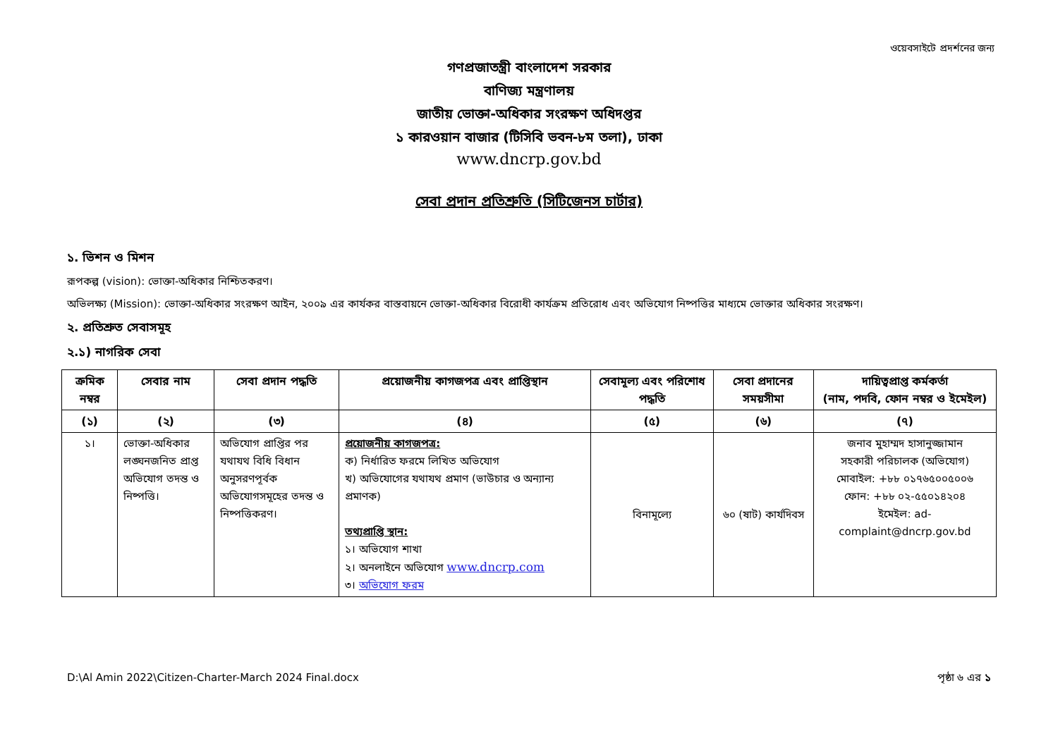ওয়েবসাইটে প্রদর্শনের জন্য
গণপ্রজাতন্ত্রী বাংলাদেশ সরকার
বাণিজ্য মন্ত্রণালয়
জাতীয় ভোক্তা-অধিকার সংরক্ষণ অধিদপ্তর
১ কারওয়ান বাজার (টিসিবি ভবন-৮ম তলা), ঢাকা
www.dncrp.gov.bd
সেবা প্রদান প্রতিশ্রুতি (সিটিজেনস চার্টার)
১. ভিশন ও মিশন
রূপকল্প (vision): ভোক্তা-অধিকার নিশ্চিতকরণ।
অভিলক্ষ্য (Mission): ভোক্তা-অধিকার সংরক্ষণ আইন, ২০০৯ এর কার্যকর বাস্তবায়নে ভোক্তা-অধিকার বিরোধী কার্যক্রম প্রতিরোধ এবং অভিযোগ নিষ্পত্তির মাধ্যমে ভোক্তার অধিকার সংরক্ষণ।
২. প্রতিশ্রুত সেবাসমূহ
২.১) নাগরিক সেবা
| ক্রমিক নম্বর | সেবার নাম | সেবা প্রদান পদ্ধতি | প্রয়োজনীয় কাগজপত্র এবং প্রাপ্তিস্থান | সেবামূল্য এবং পরিশোধ পদ্ধতি | সেবা প্রদানের সময়সীমা | দায়িত্বপ্রাপ্ত কর্মকর্তা (নাম, পদবি, ফোন নম্বর ও ইমেইল) |
| --- | --- | --- | --- | --- | --- | --- |
| (১) | (২) | (৩) | (৪) | (৫) | (৬) | (৭) |
| ১। | ভোক্তা-অধিকার লঙ্ঘনজনিত প্রাপ্ত অভিযোগ তদন্ত ও নিষ্পত্তি। | অভিযোগ প্রাপ্তির পর যথাযথ বিধি বিধান অনুসরণপূর্বক অভিযোগসমূহের তদন্ত ও নিষ্পত্তিকরণ। | প্রয়োজনীয় কাগজপত্র: ক) নির্ধারিত ফরমে লিখিত অভিযোগ খ) অভিযোগের যথাযথ প্রমাণ (ভাউচার ও অন্যান্য প্রমাণক) তথ্যপ্রাপ্তি স্থান: ১। অভিযোগ শাখা ২। অনলাইনে অভিযোগ www.dncrp.com ৩। অভিযোগ ফরম | বিনামূল্যে | ৬০ (ষাট) কার্যদিবস | জনাব মুহাম্মদ হাসানুজ্জামান সহকারী পরিচালক (অভিযোগ) মোবাইল: +৮৮ ০১৭৬৫০০৫০০৬ ফোন: +৮৮ ০২-৫৫০১৪২০৪ ইমেইল: ad-complaint@dncrp.gov.bd |
D:\Al Amin 2022\Citizen-Charter-March 2024 Final.docx পৃষ্ঠা ৬ এর ১